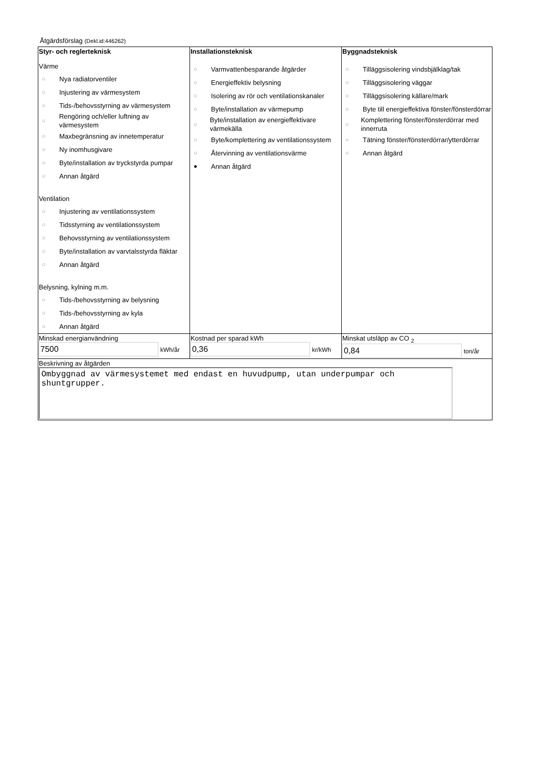Åtgärdsförslag (Dekl.id:446262)
| Styr- och reglerteknisk Värme ○ Nya radiatorventiler ○ Injustering av värmesystem ○ Tids-/behovsstyrning av värmesystem ○ Rengöring och/eller luftning av värmesystem ○ Maxbegränsning av innetemperatur ○ Ny inomhusgivare ○ Byte/installation av tryckstyrda pumpar ○ Annan åtgärd Ventilation ○ Injustering av ventilationssystem ○ Tidsstyrning av ventilationssystem ○ Behovsstyrning av ventilationssystem ○ Byte/installation av varvtalsstyrda fläktar ○ Annan åtgärd Belysning, kylning m.m. ○ Tids-/behovsstyrning av belysning ○ Tids-/behovsstyrning av kyla ○ Annan åtgärd | Installationsteknisk ○ Varmvattenbesparande åtgärder ○ Energieffektiv belysning ○ Isolering av rör och ventilationskanaler ○ Byte/installation av värmepump ○ Byte/installation av energieffektivare värmekälla ○ Byte/komplettering av ventilationssystem ○ Återvinning av ventilationsvärme ● Annan åtgärd | Byggnadsteknisk ○ Tilläggsisolering vindsbjälklag/tak ○ Tilläggsisolering väggar ○ Tilläggsisolering källare/mark ○ Byte till energieffektiva fönster/fönsterdörrar ○ Komplettering fönster/fönsterdörrar med innerruta ○ Tätning fönster/fönsterdörrar/ytterdörrar ○ Annan åtgärd |
| Minskad energianvändning 7500 kWh/år | Kostnad per sparad kWh 0,36 kr/kWh | Minskat utsläpp av CO <sub>2</sub> 0,84 ton/år |
| Beskrivning av åtgärden Ombyggnad av värmesystemet med endast en huvudpump, utan underpumpar och shuntgrupper. | | |